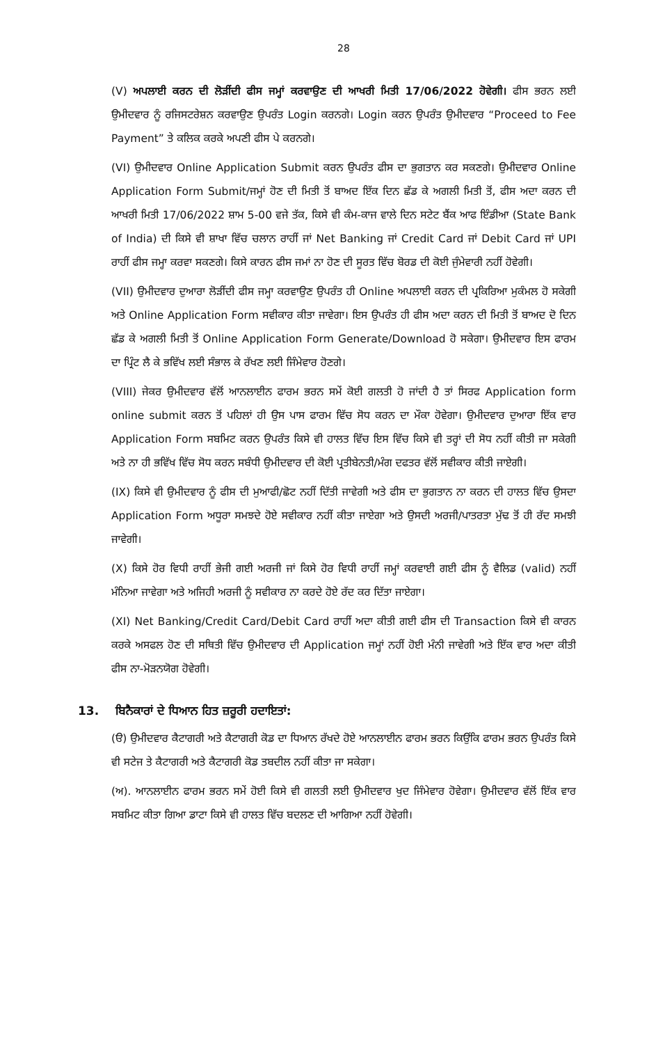28
(V) ਅਪਲਾਈ ਕਰਨ ਦੀ ਲੋੜੀਂਦੀ ਫੀਸ ਜਮ੍ਹਾਂ ਕਰਵਾਉਣ ਦੀ ਆਖਰੀ ਮਿਤੀ 17/06/2022 ਹੋਵੇਗੀ। ਫੀਸ ਭਰਨ ਲਈ ਉਮੀਦਵਾਰ ਨੂੰ ਰਜਿਸਟਰੇਸ਼ਨ ਕਰਵਾਉਣ ਉਪਰੰਤ Login ਕਰਨਗੇ। Login ਕਰਨ ਉਪਰੰਤ ਉਮੀਦਵਾਰ “Proceed to Fee Payment” ਤੇ ਕਲਿਕ ਕਰਕੇ ਅਪਣੀ ਫੀਸ ਪੇ ਕਰਨਗੇ।
(VI) ਉਮੀਦਵਾਰ Online Application Submit ਕਰਨ ਉਪਰੰਤ ਫੀਸ ਦਾ ਭੁਗਤਾਨ ਕਰ ਸਕਣਗੇ। ਉਮੀਦਵਾਰ Online Application Form Submit/ਜਮ੍ਹਾਂ ਹੋਣ ਦੀ ਮਿਤੀ ਤੋਂ ਬਾਅਦ ਇੱਕ ਦਿਨ ਛੱਡ ਕੇ ਅਗਲੀ ਮਿਤੀ ਤੋਂ, ਫੀਸ ਅਦਾ ਕਰਨ ਦੀ ਆਖਰੀ ਮਿਤੀ 17/06/2022 ਸ਼ਾਮ 5-00 ਵਜੇ ਤੱਕ, ਕਿਸੇ ਵੀ ਕੰਮ-ਕਾਜ ਵਾਲੇ ਦਿਨ ਸਟੇਟ ਬੈਂਕ ਆਫ ਇੰਡੀਆ (State Bank of India) ਦੀ ਕਿਸੇ ਵੀ ਸ਼ਾਖਾ ਵਿੱਚ ਚਲਾਨ ਰਾਹੀਂ ਜਾਂ Net Banking ਜਾਂ Credit Card ਜਾਂ Debit Card ਜਾਂ UPI ਰਾਹੀਂ ਫੀਸ ਜਮ੍ਹਾ ਕਰਵਾ ਸਕਣਗੇ। ਕਿਸੇ ਕਾਰਨ ਫੀਸ ਜਮਾਂ ਨਾ ਹੋਣ ਦੀ ਸੂਰਤ ਵਿੱਚ ਬੋਰਡ ਦੀ ਕੋਈ ਜੁੰਮੇਵਾਰੀ ਨਹੀਂ ਹੋਵੇਗੀ।
(VII) ਉਮੀਦਵਾਰ ਦੁਆਰਾ ਲੋੜੀਂਦੀ ਫੀਸ ਜਮ੍ਹਾ ਕਰਵਾਉਣ ਉਪਰੰਤ ਹੀ Online ਅਪਲਾਈ ਕਰਨ ਦੀ ਪ੍ਰਕਿਰਿਆ ਮੁਕੰਮਲ ਹੋ ਸਕੇਗੀ ਅਤੇ Online Application Form ਸਵੀਕਾਰ ਕੀਤਾ ਜਾਵੇਗਾ। ਇਸ ਉਪਰੰਤ ਹੀ ਫੀਸ ਅਦਾ ਕਰਨ ਦੀ ਮਿਤੀ ਤੋਂ ਬਾਅਦ ਦੋ ਦਿਨ ਛੱਡ ਕੇ ਅਗਲੀ ਮਿਤੀ ਤੋਂ Online Application Form Generate/Download ਹੋ ਸਕੇਗਾ। ਉਮੀਦਵਾਰ ਇਸ ਫਾਰਮ ਦਾ ਪ੍ਰਿੰਟ ਲੈ ਕੇ ਭਵਿੱਖ ਲਈ ਸੰਭਾਲ ਕੇ ਰੱਖਣ ਲਈ ਜਿੰਮੇਵਾਰ ਹੋਣਗੇ।
(VIII) ਜੇਕਰ ਉਮੀਦਵਾਰ ਵੱਲੋਂ ਆਨਲਾਈਨ ਫਾਰਮ ਭਰਨ ਸਮੇਂ ਕੋਈ ਗਲਤੀ ਹੋ ਜਾਂਦੀ ਹੈ ਤਾਂ ਸਿਰਫ Application form online submit ਕਰਨ ਤੋਂ ਪਹਿਲਾਂ ਹੀ ਉਸ ਪਾਸ ਫਾਰਮ ਵਿੱਚ ਸੋਧ ਕਰਨ ਦਾ ਮੌਕਾ ਹੋਵੇਗਾ। ਉਮੀਦਵਾਰ ਦੁਆਰਾ ਇੱਕ ਵਾਰ Application Form ਸਬਮਿਟ ਕਰਨ ਉਪਰੰਤ ਕਿਸੇ ਵੀ ਹਾਲਤ ਵਿੱਚ ਇਸ ਵਿੱਚ ਕਿਸੇ ਵੀ ਤਰ੍ਹਾਂ ਦੀ ਸੋਧ ਨਹੀਂ ਕੀਤੀ ਜਾ ਸਕੇਗੀ ਅਤੇ ਨਾ ਹੀ ਭਵਿੱਖ ਵਿੱਚ ਸੋਧ ਕਰਨ ਸਬੰਧੀ ਉਮੀਦਵਾਰ ਦੀ ਕੋਈ ਪ੍ਰਤੀਬੇਨਤੀ/ਮੰਗ ਦਫਤਰ ਵੱਲੋਂ ਸਵੀਕਾਰ ਕੀਤੀ ਜਾਏਗੀ।
(IX) ਕਿਸੇ ਵੀ ਉਮੀਦਵਾਰ ਨੂੰ ਫੀਸ ਦੀ ਮੁਆਫੀ/ਛੋਟ ਨਹੀਂ ਦਿੱਤੀ ਜਾਵੇਗੀ ਅਤੇ ਫੀਸ ਦਾ ਭੁਗਤਾਨ ਨਾ ਕਰਨ ਦੀ ਹਾਲਤ ਵਿੱਚ ਉਸਦਾ Application Form ਅਧੂਰਾ ਸਮਝਦੇ ਹੋਏ ਸਵੀਕਾਰ ਨਹੀਂ ਕੀਤਾ ਜਾਏਗਾ ਅਤੇ ਉਸਦੀ ਅਰਜੀ/ਪਾਤਰਤਾ ਮੁੱਢ ਤੋਂ ਹੀ ਰੱਦ ਸਮਝੀ ਜਾਵੇਗੀ।
(X) ਕਿਸੇ ਹੋਰ ਵਿਧੀ ਰਾਹੀਂ ਭੇਜੀ ਗਈ ਅਰਜੀ ਜਾਂ ਕਿਸੇ ਹੋਰ ਵਿਧੀ ਰਾਹੀਂ ਜਮ੍ਹਾਂ ਕਰਵਾਈ ਗਈ ਫੀਸ ਨੂੰ ਵੈਲਿਡ (valid) ਨਹੀਂ ਮੰਨਿਆ ਜਾਵੇਗਾ ਅਤੇ ਅਜਿਹੀ ਅਰਜੀ ਨੂੰ ਸਵੀਕਾਰ ਨਾ ਕਰਦੇ ਹੋਏ ਰੱਦ ਕਰ ਦਿੱਤਾ ਜਾਏਗਾ।
(XI) Net Banking/Credit Card/Debit Card ਰਾਹੀਂ ਅਦਾ ਕੀਤੀ ਗਈ ਫੀਸ ਦੀ Transaction ਕਿਸੇ ਵੀ ਕਾਰਨ ਕਰਕੇ ਅਸਫਲ ਹੋਣ ਦੀ ਸਥਿਤੀ ਵਿੱਚ ਉਮੀਦਵਾਰ ਦੀ Application ਜਮ੍ਹਾਂ ਨਹੀਂ ਹੋਈ ਮੰਨੀ ਜਾਵੇਗੀ ਅਤੇ ਇੱਕ ਵਾਰ ਅਦਾ ਕੀਤੀ ਫੀਸ ਨਾ-ਮੋੜਨਯੋਗ ਹੋਵੇਗੀ।
13. ਬਿਨੈਕਾਰਾਂ ਦੇ ਧਿਆਨ ਹਿਤ ਜ਼ਰੂਰੀ ਹਦਾਇਤਾਂ:
(ੳ) ਉਮੀਦਵਾਰ ਕੈਟਾਗਰੀ ਅਤੇ ਕੈਟਾਗਰੀ ਕੋਡ ਦਾ ਧਿਆਨ ਰੱਖਦੇ ਹੋਏ ਆਨਲਾਈਨ ਫਾਰਮ ਭਰਨ ਕਿਉਂਕਿ ਫਾਰਮ ਭਰਨ ਉਪਰੰਤ ਕਿਸੇ ਵੀ ਸਟੇਜ ਤੇ ਕੈਟਾਗਰੀ ਅਤੇ ਕੈਟਾਗਰੀ ਕੋਡ ਤਬਦੀਲ ਨਹੀਂ ਕੀਤਾ ਜਾ ਸਕੇਗਾ।
(ਅ). ਆਨਲਾਈਨ ਫਾਰਮ ਭਰਨ ਸਮੇਂ ਹੋਈ ਕਿਸੇ ਵੀ ਗਲਤੀ ਲਈ ਉਮੀਦਵਾਰ ਖੁਦ ਜਿੰਮੇਵਾਰ ਹੋਵੇਗਾ। ਉਮੀਦਵਾਰ ਵੱਲੋਂ ਇੱਕ ਵਾਰ ਸਬਮਿਟ ਕੀਤਾ ਗਿਆ ਡਾਟਾ ਕਿਸੇ ਵੀ ਹਾਲਤ ਵਿੱਚ ਬਦਲਣ ਦੀ ਆਗਿਆ ਨਹੀਂ ਹੋਵੇਗੀ।